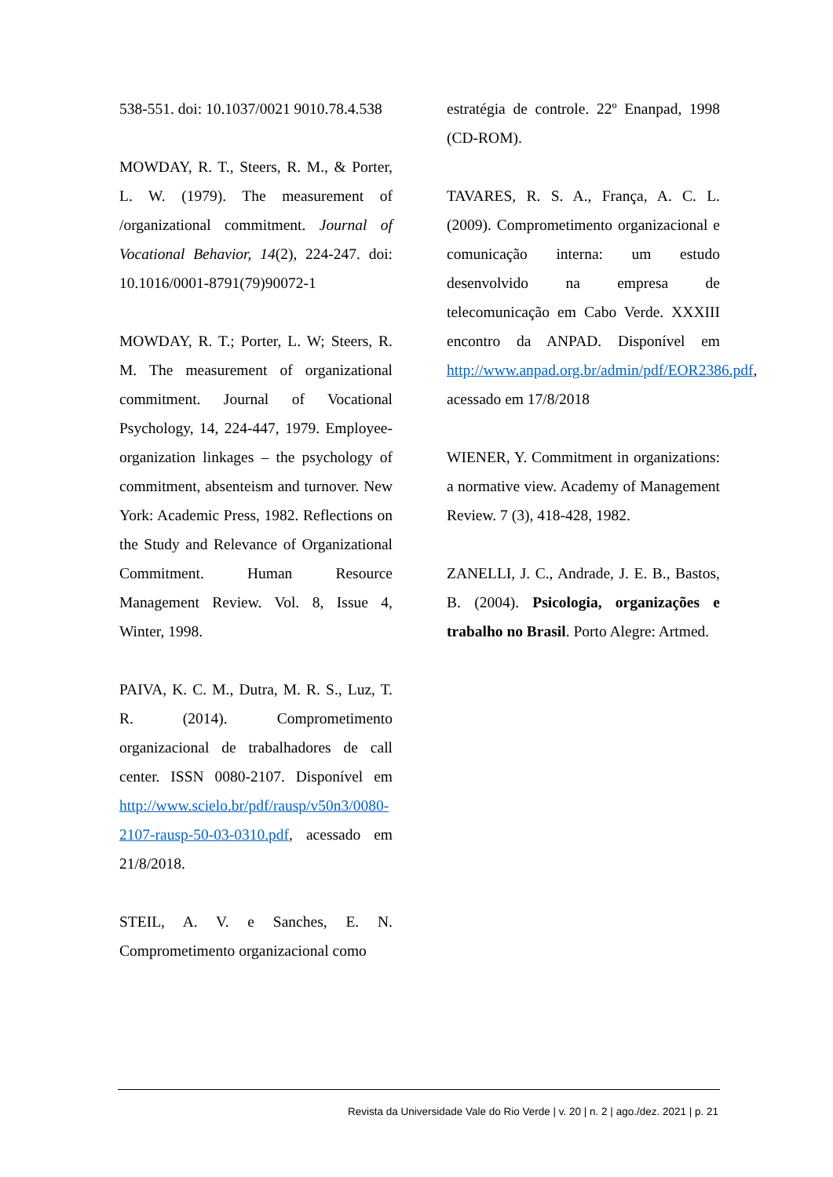538-551. doi: 10.1037/0021 9010.78.4.538
MOWDAY, R. T., Steers, R. M., & Porter, L. W. (1979). The measurement of /organizational commitment. Journal of Vocational Behavior, 14(2), 224-247. doi: 10.1016/0001-8791(79)90072-1
MOWDAY, R. T.; Porter, L. W; Steers, R. M. The measurement of organizational commitment. Journal of Vocational Psychology, 14, 224-447, 1979. Employee-organization linkages – the psychology of commitment, absenteism and turnover. New York: Academic Press, 1982. Reflections on the Study and Relevance of Organizational Commitment. Human Resource Management Review. Vol. 8, Issue 4, Winter, 1998.
PAIVA, K. C. M., Dutra, M. R. S., Luz, T. R. (2014). Comprometimento organizacional de trabalhadores de call center. ISSN 0080-2107. Disponível em http://www.scielo.br/pdf/rausp/v50n3/0080-2107-rausp-50-03-0310.pdf, acessado em 21/8/2018.
STEIL, A. V. e Sanches, E. N. Comprometimento organizacional como
estratégia de controle. 22º Enanpad, 1998 (CD-ROM).
TAVARES, R. S. A., França, A. C. L. (2009). Comprometimento organizacional e comunicação interna: um estudo desenvolvido na empresa de telecomunicação em Cabo Verde. XXXIII encontro da ANPAD. Disponível em http://www.anpad.org.br/admin/pdf/EOR2386.pdf, acessado em 17/8/2018
WIENER, Y. Commitment in organizations: a normative view. Academy of Management Review. 7 (3), 418-428, 1982.
ZANELLI, J. C., Andrade, J. E. B., Bastos, B. (2004). Psicologia, organizações e trabalho no Brasil. Porto Alegre: Artmed.
Revista da Universidade Vale do Rio Verde | v. 20 | n. 2 | ago./dez. 2021 | p. 21